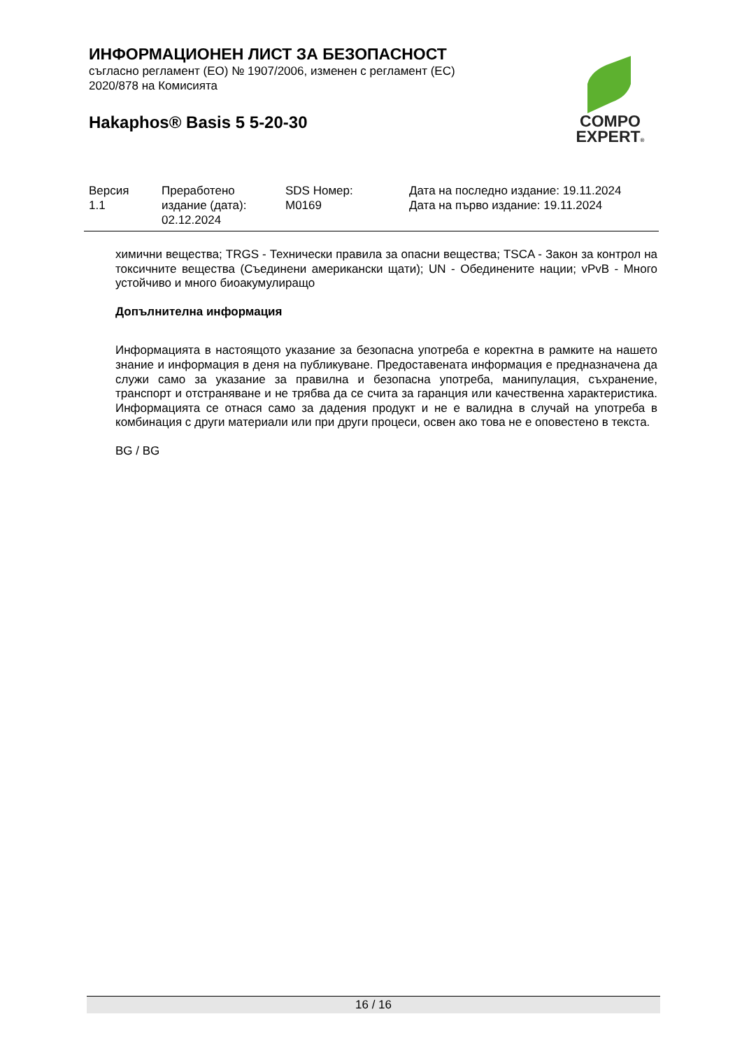ИНФОРМАЦИОНЕН ЛИСТ ЗА БЕЗОПАСНОСТ
съгласно регламент (ЕО) № 1907/2006, изменен с регламент (ЕС) 2020/878 на Комисията
Hakaphos® Basis 5 5-20-30
COMPO
EXPERT®
| Версия 1.1 | Преработено издание (дата): 02.12.2024 | SDS Номер: M0169 | Дата на последно издание: 19.11.2024 Дата на първо издание: 19.11.2024 |
химични вещества; TRGS - Технически правила за опасни вещества; TSCA - Закон за контрол на токсичните вещества (Съединени американски щати); UN - Обединените нации; vPvB - Много устойчиво и много биоакумулиращо
Допълнителна информация
Информацията в настоящото указание за безопасна употреба е коректна в рамките на нашето знание и информация в деня на публикуване. Предоставената информация е предназначена да служи само за указание за правилна и безопасна употреба, манипулация, съхранение, транспорт и отстраняване и не трябва да се счита за гаранция или качественна характеристика. Информацията се отнася само за дадения продукт и не е валидна в случай на употреба в комбинация с други материали или при други процеси, освен ако това не е оповестено в текста.
BG / BG
16 / 16